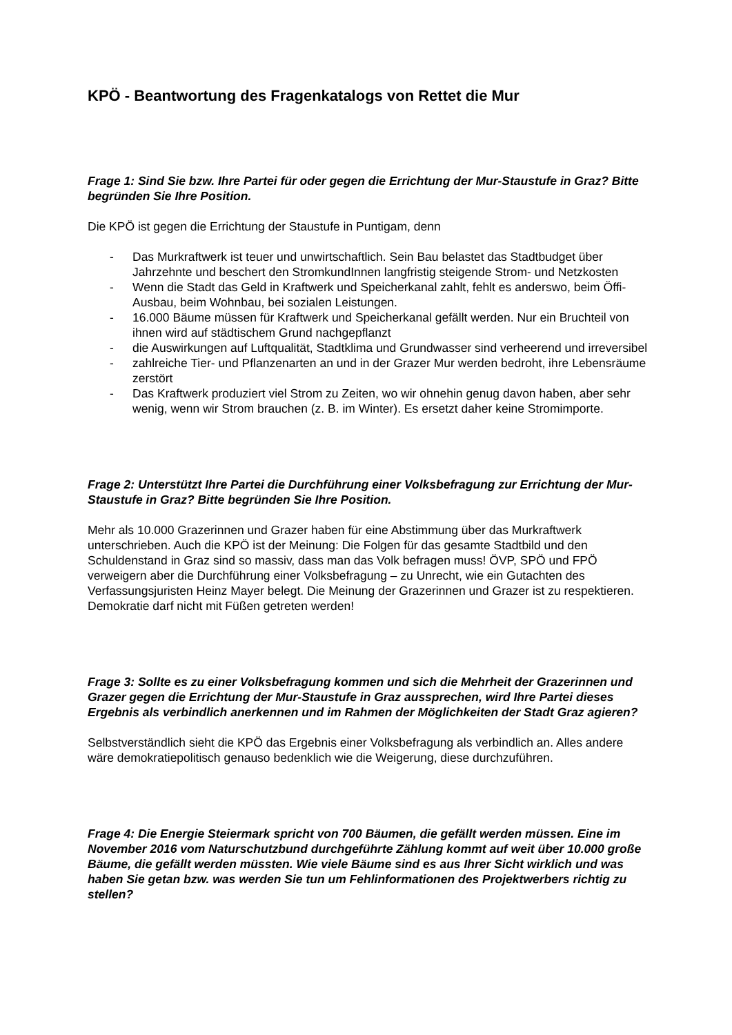KPÖ - Beantwortung des Fragenkatalogs von Rettet die Mur
Frage 1: Sind Sie bzw. Ihre Partei für oder gegen die Errichtung der Mur-Staustufe in Graz? Bitte begründen Sie Ihre Position.
Die KPÖ ist gegen die Errichtung der Staustufe in Puntigam, denn
- Das Murkraftwerk ist teuer und unwirtschaftlich. Sein Bau belastet das Stadtbudget über Jahrzehnte und beschert den StromkundInnen langfristig steigende Strom- und Netzkosten
- Wenn die Stadt das Geld in Kraftwerk und Speicherkanal zahlt, fehlt es anderswo, beim Öffi-Ausbau, beim Wohnbau, bei sozialen Leistungen.
- 16.000 Bäume müssen für Kraftwerk und Speicherkanal gefällt werden. Nur ein Bruchteil von ihnen wird auf städtischem Grund nachgepflanzt
- die Auswirkungen auf Luftqualität, Stadtklima und Grundwasser sind verheerend und irreversibel
- zahlreiche Tier- und Pflanzenarten an und in der Grazer Mur werden bedroht, ihre Lebensräume zerstört
- Das Kraftwerk produziert viel Strom zu Zeiten, wo wir ohnehin genug davon haben, aber sehr wenig, wenn wir Strom brauchen (z. B. im Winter). Es ersetzt daher keine Stromimporte.
Frage 2: Unterstützt Ihre Partei die Durchführung einer Volksbefragung zur Errichtung der Mur-Staustufe in Graz? Bitte begründen Sie Ihre Position.
Mehr als 10.000 Grazerinnen und Grazer haben für eine Abstimmung über das Murkraftwerk unterschrieben. Auch die KPÖ ist der Meinung: Die Folgen für das gesamte Stadtbild und den Schuldenstand in Graz sind so massiv, dass man das Volk befragen muss! ÖVP, SPÖ und FPÖ verweigern aber die Durchführung einer Volksbefragung – zu Unrecht, wie ein Gutachten des Verfassungsjuristen Heinz Mayer belegt. Die Meinung der Grazerinnen und Grazer ist zu respektieren. Demokratie darf nicht mit Füßen getreten werden!
Frage 3: Sollte es zu einer Volksbefragung kommen und sich die Mehrheit der Grazerinnen und Grazer gegen die Errichtung der Mur-Staustufe in Graz aussprechen, wird Ihre Partei dieses Ergebnis als verbindlich anerkennen und im Rahmen der Möglichkeiten der Stadt Graz agieren?
Selbstverständlich sieht die KPÖ das Ergebnis einer Volksbefragung als verbindlich an. Alles andere wäre demokratiepolitisch genauso bedenklich wie die Weigerung, diese durchzuführen.
Frage 4: Die Energie Steiermark spricht von 700 Bäumen, die gefällt werden müssen. Eine im November 2016 vom Naturschutzbund durchgeführte Zählung kommt auf weit über 10.000 große Bäume, die gefällt werden müssten. Wie viele Bäume sind es aus Ihrer Sicht wirklich und was haben Sie getan bzw. was werden Sie tun um Fehlinformationen des Projektwerbers richtig zu stellen?